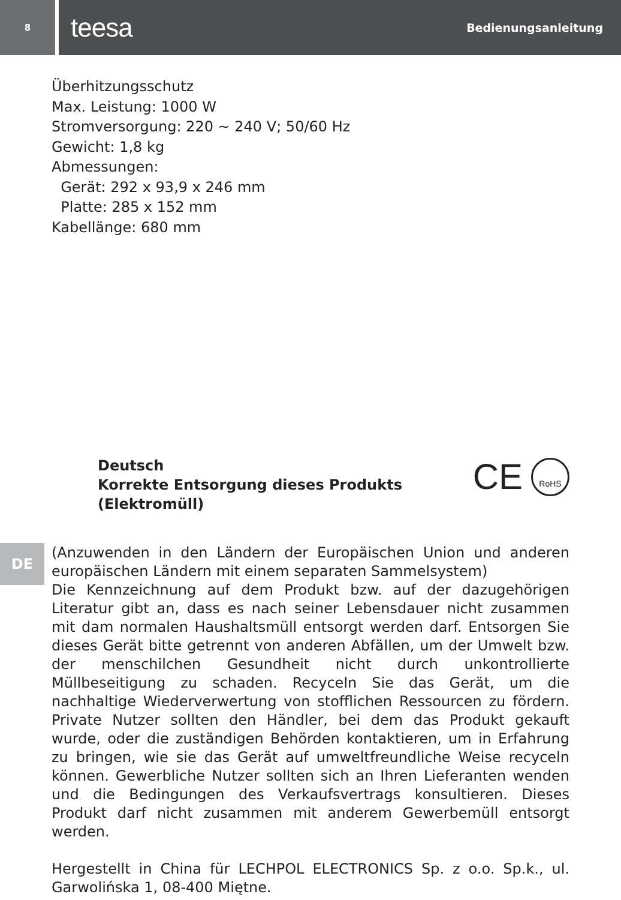8
teesa Bedienungsanleitung
Überhitzungsschutz
Max. Leistung: 1000 W
Stromversorgung: 220 ~ 240 V; 50/60 Hz
Gewicht: 1,8 kg
Abmessungen:
Gerät: 292 x 93,9 x 246 mm
Platte: 285 x 152 mm
Kabellänge: 680 mm
DE
Deutsch
Korrekte Entsorgung dieses Produkts
(Elektromüll)
CE
RoHS
(Anzuwenden in den Ländern der Europäischen Union und anderen europäischen Ländern mit einem separaten Sammelsystem)
Die Kennzeichnung auf dem Produkt bzw. auf der dazugehörigen Literatur gibt an, dass es nach seiner Lebensdauer nicht zusammen mit dam normalen Haushaltsmüll entsorgt werden darf. Entsorgen Sie dieses Gerät bitte getrennt von anderen Abfällen, um der Umwelt bzw. der menschilchen Gesundheit nicht durch unkontrollierte Müllbeseitigung zu schaden. Recyceln Sie das Gerät, um die nachhaltige Wiederverwertung von stofflichen Ressourcen zu fördern. Private Nutzer sollten den Händler, bei dem das Produkt gekauft wurde, oder die zuständigen Behörden kontaktieren, um in Erfahrung zu bringen, wie sie das Gerät auf umweltfreundliche Weise recyceln können. Gewerbliche Nutzer sollten sich an Ihren Lieferanten wenden und die Bedingungen des Verkaufsvertrags konsultieren. Dieses Produkt darf nicht zusammen mit anderem Gewerbemüll entsorgt werden.
Hergestellt in China für LECHPOL ELECTRONICS Sp. z o.o. Sp.k., ul. Garwolińska 1, 08-400 Miętne.